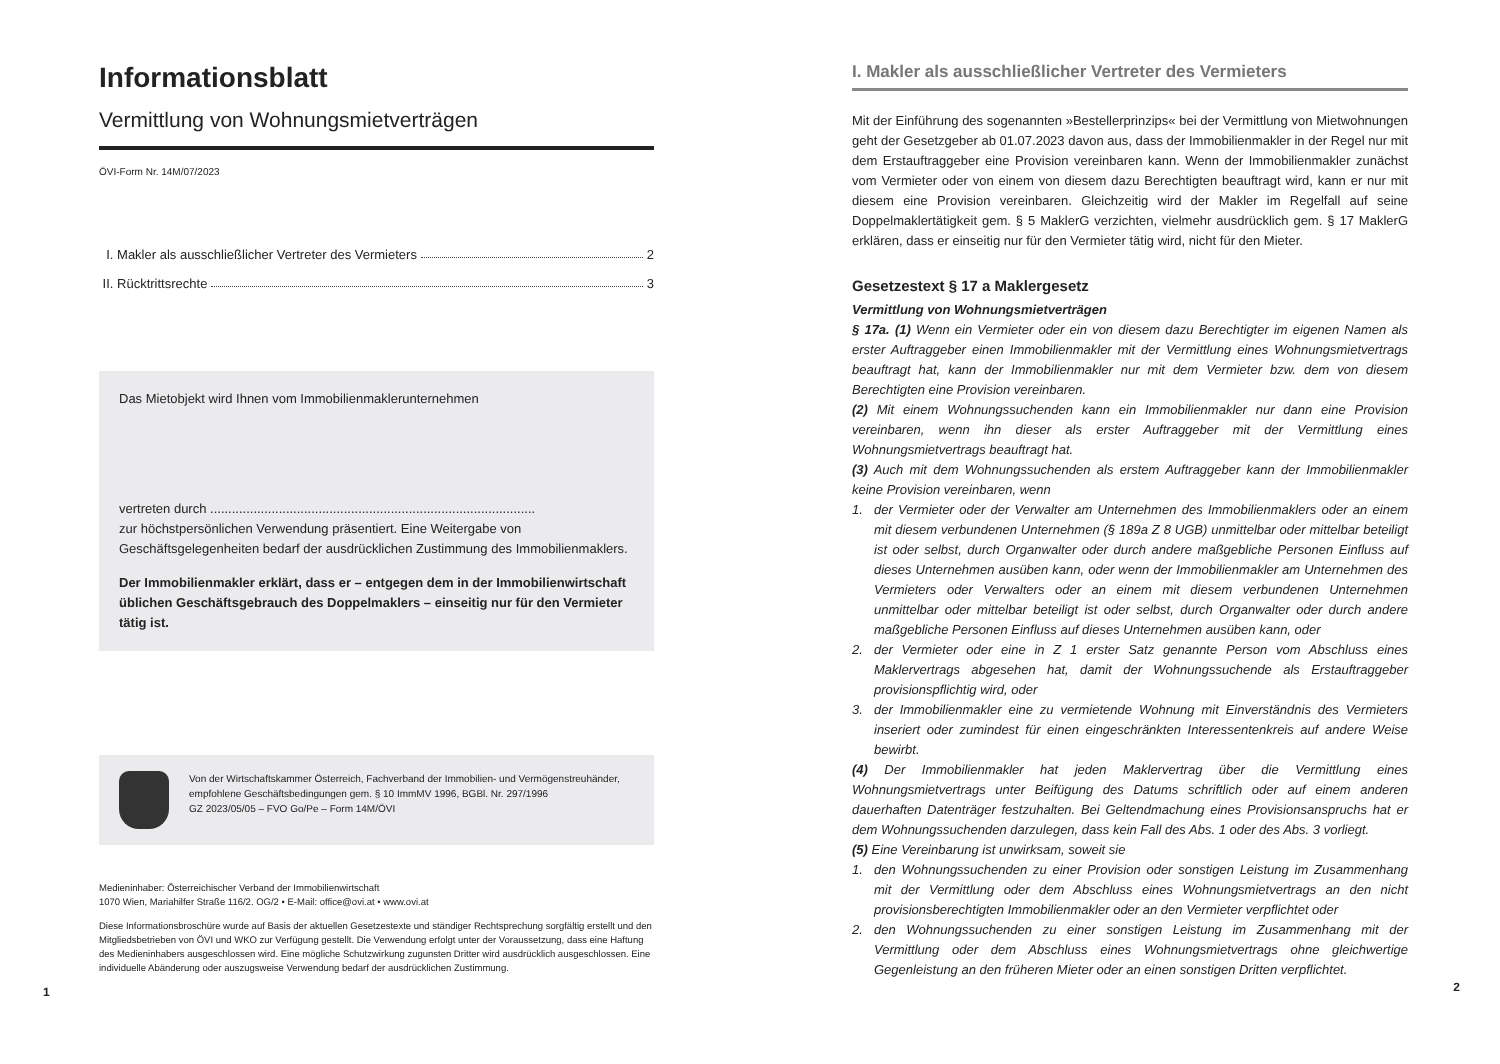Informationsblatt
Vermittlung von Wohnungsmietverträgen
ÖVI-Form Nr. 14M/07/2023
I. Makler als ausschließlicher Vertreter des Vermieters 2
II. Rücktrittsrechte 3
Das Mietobjekt wird Ihnen vom Immobilienmaklerunternehmen
vertreten durch ..........................................................................................
zur höchstpersönlichen Verwendung präsentiert. Eine Weitergabe von Geschäftsgelegenheiten bedarf der ausdrücklichen Zustimmung des Immobilienmaklers.
Der Immobilienmakler erklärt, dass er – entgegen dem in der Immobilienwirtschaft üblichen Geschäftsgebrauch des Doppelmaklers – einseitig nur für den Vermieter tätig ist.
Von der Wirtschaftskammer Österreich, Fachverband der Immobilien- und Vermögenstreuhänder, empfohlene Geschäftsbedingungen gem. § 10 ImmMV 1996, BGBl. Nr. 297/1996
GZ 2023/05/05 – FVO Go/Pe – Form 14M/ÖVI
Medieninhaber: Österreichischer Verband der Immobilienwirtschaft
1070 Wien, Mariahilfer Straße 116/2. OG/2 • E-Mail: office@ovi.at • www.ovi.at
Diese Informationsbroschüre wurde auf Basis der aktuellen Gesetzestexte und ständiger Rechtsprechung sorgfältig erstellt und den Mitgliedsbetrieben von ÖVI und WKO zur Verfügung gestellt. Die Verwendung erfolgt unter der Voraussetzung, dass eine Haftung des Medieninhabers ausgeschlossen wird. Eine mögliche Schutzwirkung zugunsten Dritter wird ausdrücklich ausgeschlossen. Eine individuelle Abänderung oder auszugsweise Verwendung bedarf der ausdrücklichen Zustimmung.
1
I. Makler als ausschließlicher Vertreter des Vermieters
Mit der Einführung des sogenannten »Bestellerprinzips« bei der Vermittlung von Mietwohnungen geht der Gesetzgeber ab 01.07.2023 davon aus, dass der Immobilienmakler in der Regel nur mit dem Erstauftraggeber eine Provision vereinbaren kann. Wenn der Immobilienmakler zunächst vom Vermieter oder von einem von diesem dazu Berechtigten beauftragt wird, kann er nur mit diesem eine Provision vereinbaren. Gleichzeitig wird der Makler im Regelfall auf seine Doppelmaklertätigkeit gem. § 5 MaklerG verzichten, vielmehr ausdrücklich gem. § 17 MaklerG erklären, dass er einseitig nur für den Vermieter tätig wird, nicht für den Mieter.
Gesetzestext § 17 a Maklergesetz
Vermittlung von Wohnungsmietverträgen
§ 17a. (1) Wenn ein Vermieter oder ein von diesem dazu Berechtigter im eigenen Namen als erster Auftraggeber einen Immobilienmakler mit der Vermittlung eines Wohnungsmietvertrags beauftragt hat, kann der Immobilienmakler nur mit dem Vermieter bzw. dem von diesem Berechtigten eine Provision vereinbaren.
(2) Mit einem Wohnungssuchenden kann ein Immobilienmakler nur dann eine Provision vereinbaren, wenn ihn dieser als erster Auftraggeber mit der Vermittlung eines Wohnungsmietvertrags beauftragt hat.
(3) Auch mit dem Wohnungssuchenden als erstem Auftraggeber kann der Immobilienmakler keine Provision vereinbaren, wenn
1. der Vermieter oder der Verwalter am Unternehmen des Immobilienmaklers oder an einem mit diesem verbundenen Unternehmen (§ 189a Z 8 UGB) unmittelbar oder mittelbar beteiligt ist oder selbst, durch Organwalter oder durch andere maßgebliche Personen Einfluss auf dieses Unternehmen ausüben kann, oder wenn der Immobilienmakler am Unternehmen des Vermieters oder Verwalters oder an einem mit diesem verbundenen Unternehmen unmittelbar oder mittelbar beteiligt ist oder selbst, durch Organwalter oder durch andere maßgebliche Personen Einfluss auf dieses Unternehmen ausüben kann, oder
2. der Vermieter oder eine in Z 1 erster Satz genannte Person vom Abschluss eines Maklervertrags abgesehen hat, damit der Wohnungssuchende als Erstauftraggeber provisionspflichtig wird, oder
3. der Immobilienmakler eine zu vermietende Wohnung mit Einverständnis des Vermieters inseriert oder zumindest für einen eingeschränkten Interessentenkreis auf andere Weise bewirbt.
(4) Der Immobilienmakler hat jeden Maklervertrag über die Vermittlung eines Wohnungsmietvertrags unter Beifügung des Datums schriftlich oder auf einem anderen dauerhaften Datenträger festzuhalten. Bei Geltendmachung eines Provisionsanspruchs hat er dem Wohnungssuchenden darzulegen, dass kein Fall des Abs. 1 oder des Abs. 3 vorliegt.
(5) Eine Vereinbarung ist unwirksam, soweit sie
1. den Wohnungssuchenden zu einer Provision oder sonstigen Leistung im Zusammenhang mit der Vermittlung oder dem Abschluss eines Wohnungsmietvertrags an den nicht provisionsberechtigten Immobilienmakler oder an den Vermieter verpflichtet oder
2. den Wohnungssuchenden zu einer sonstigen Leistung im Zusammenhang mit der Vermittlung oder dem Abschluss eines Wohnungsmietvertrags ohne gleichwertige Gegenleistung an den früheren Mieter oder an einen sonstigen Dritten verpflichtet.
2